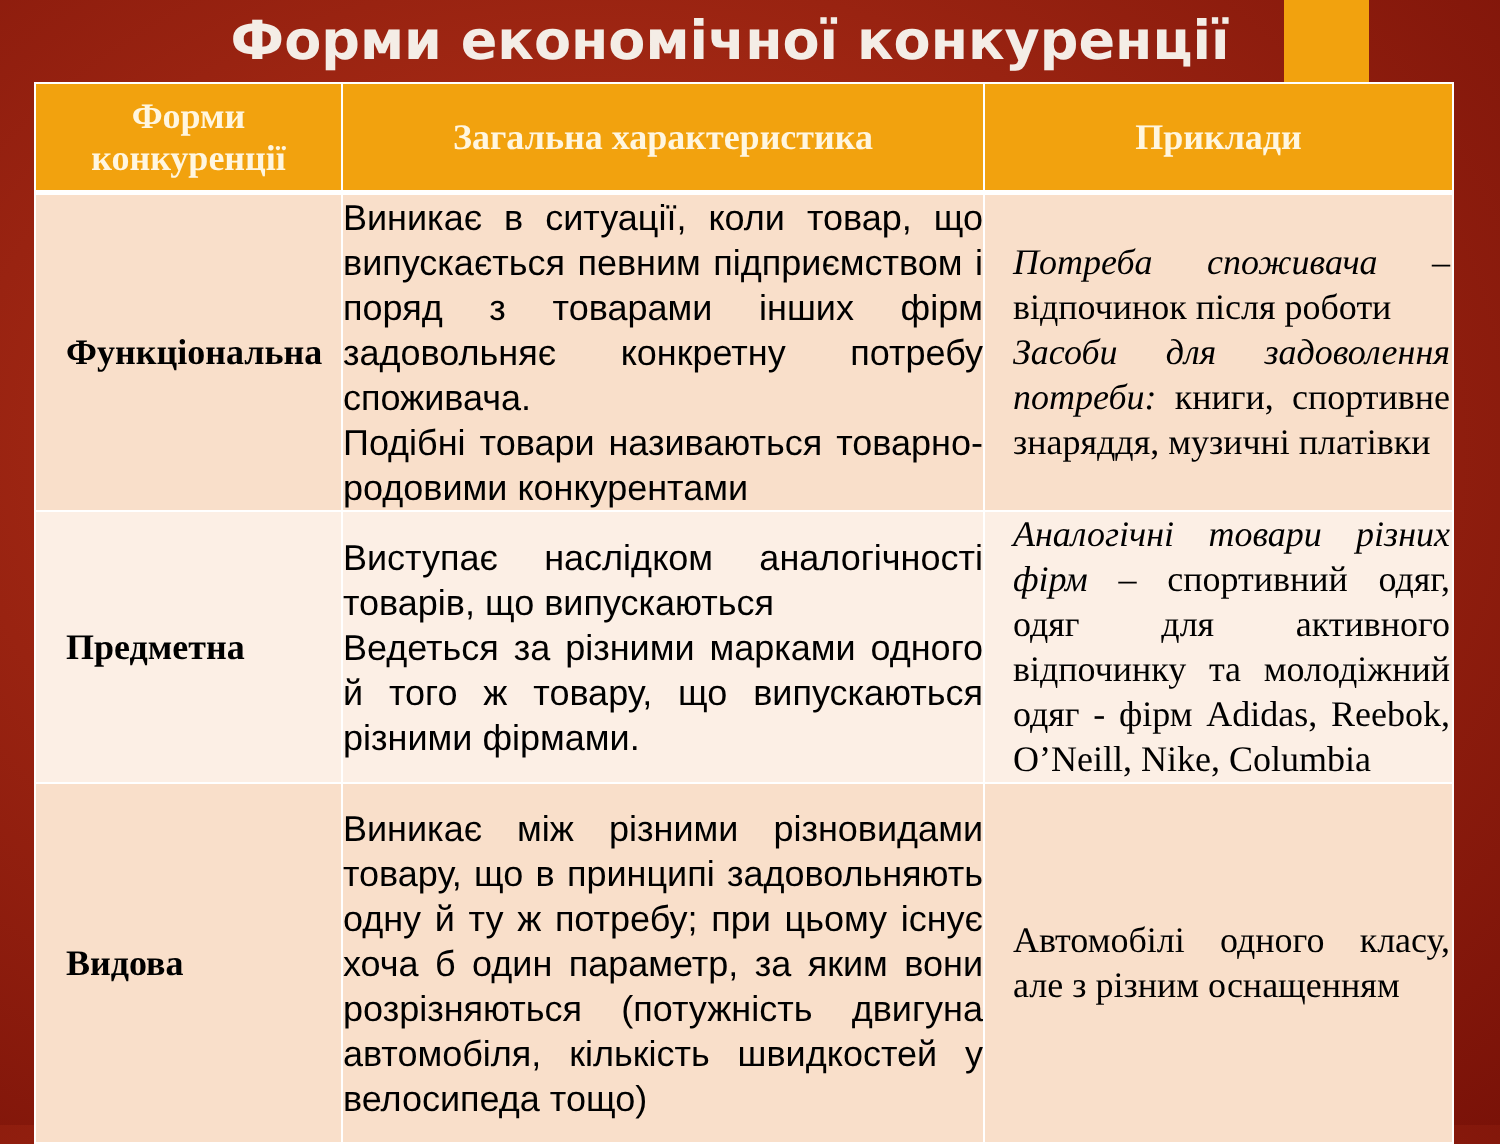Форми економічної конкуренції
| Форми конкуренції | Загальна характеристика | Приклади |
| --- | --- | --- |
| Функціональна | Виникає в ситуації, коли товар, що випускається певним підприємством і поряд з товарами інших фірм задовольняє конкретну потребу споживача. Подібні товари називаються товарно-родовими конкурентами | Потреба споживача – відпочинок після роботи Засоби для задоволення потреби: книги, спортивне знаряддя, музичні платівки |
| Предметна | Виступає наслідком аналогічності товарів, що випускаються Ведеться за різними марками одного й того ж товару, що випускаються різними фірмами. | Аналогічні товари різних фірм – спортивний одяг, одяг для активного відпочинку та молодіжний одяг - фірм Adidas, Reebok, O’Neill, Nike, Columbia |
| Видова | Виникає між різними різновидами товару, що в принципі задовольняють одну й ту ж потребу; при цьому існує хоча б один параметр, за яким вони розрізняються (потужність двигуна автомобіля, кількість швидкостей у велосипеда тощо) | Автомобілі одного класу, але з різним оснащенням |